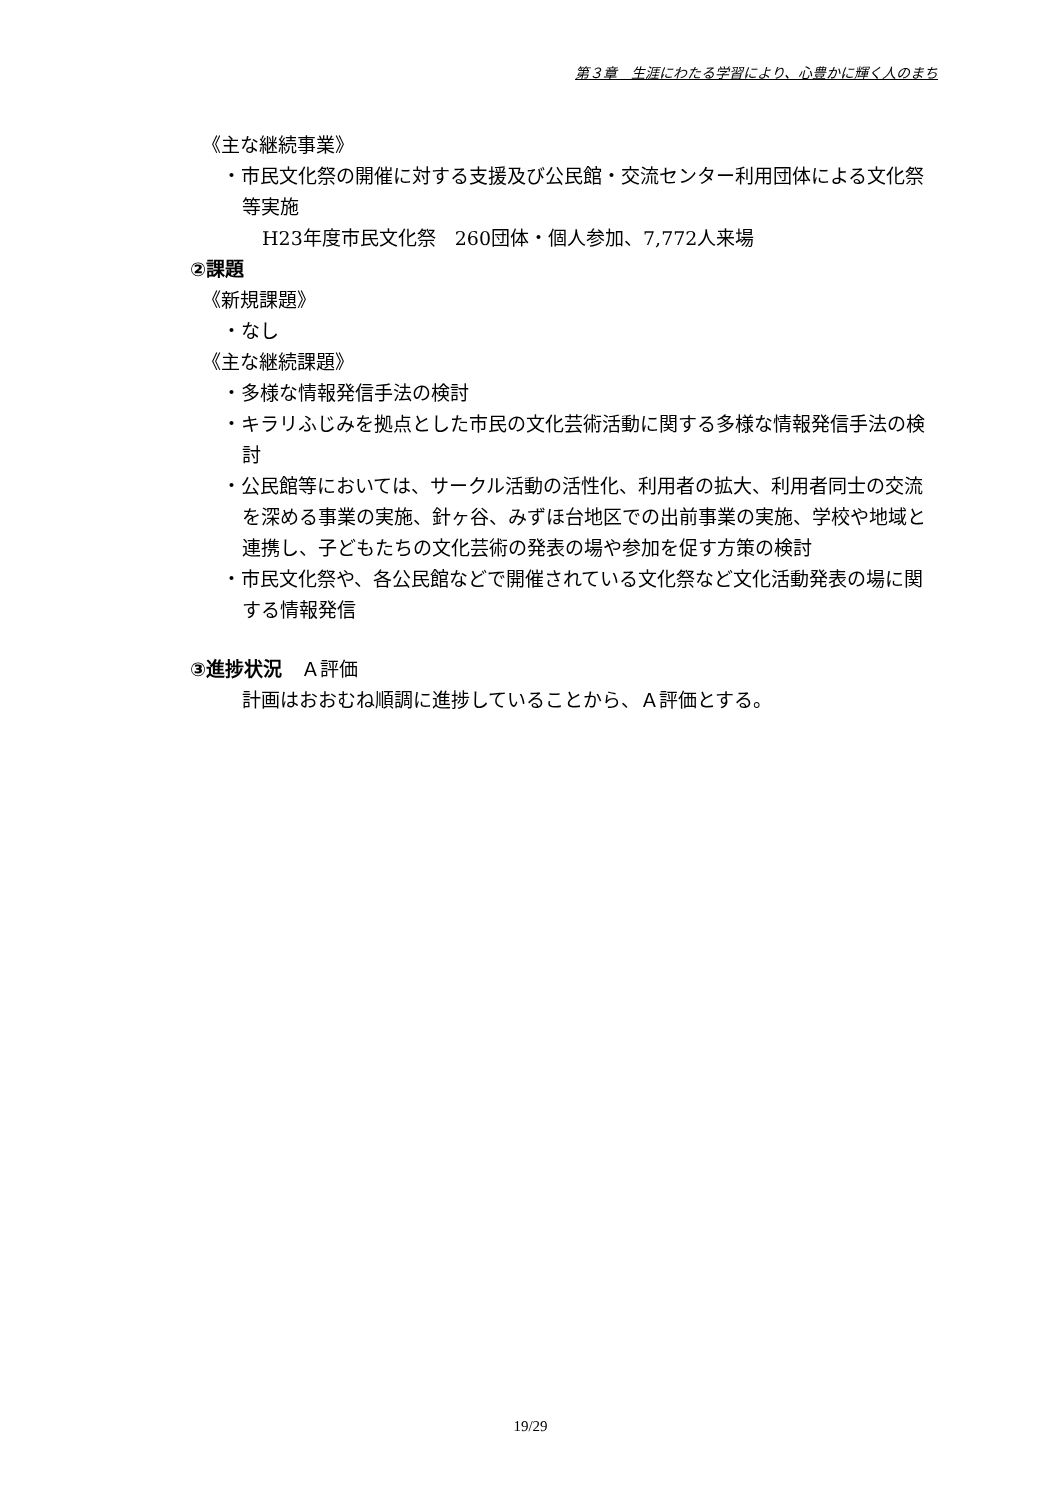第３章　生涯にわたる学習により、心豊かに輝く人のまち
《主な継続事業》
・市民文化祭の開催に対する支援及び公民館・交流センター利用団体による文化祭等実施
H23年度市民文化祭　260団体・個人参加、7,772人来場
②課題
《新規課題》
・なし
《主な継続課題》
・多様な情報発信手法の検討
・キラリふじみを拠点とした市民の文化芸術活動に関する多様な情報発信手法の検討
・公民館等においては、サークル活動の活性化、利用者の拡大、利用者同士の交流を深める事業の実施、針ヶ谷、みずほ台地区での出前事業の実施、学校や地域と連携し、子どもたちの文化芸術の発表の場や参加を促す方策の検討
・市民文化祭や、各公民館などで開催されている文化祭など文化活動発表の場に関する情報発信
③進捗状況　Ａ評価
計画はおおむね順調に進捗していることから、Ａ評価とする。
19/29